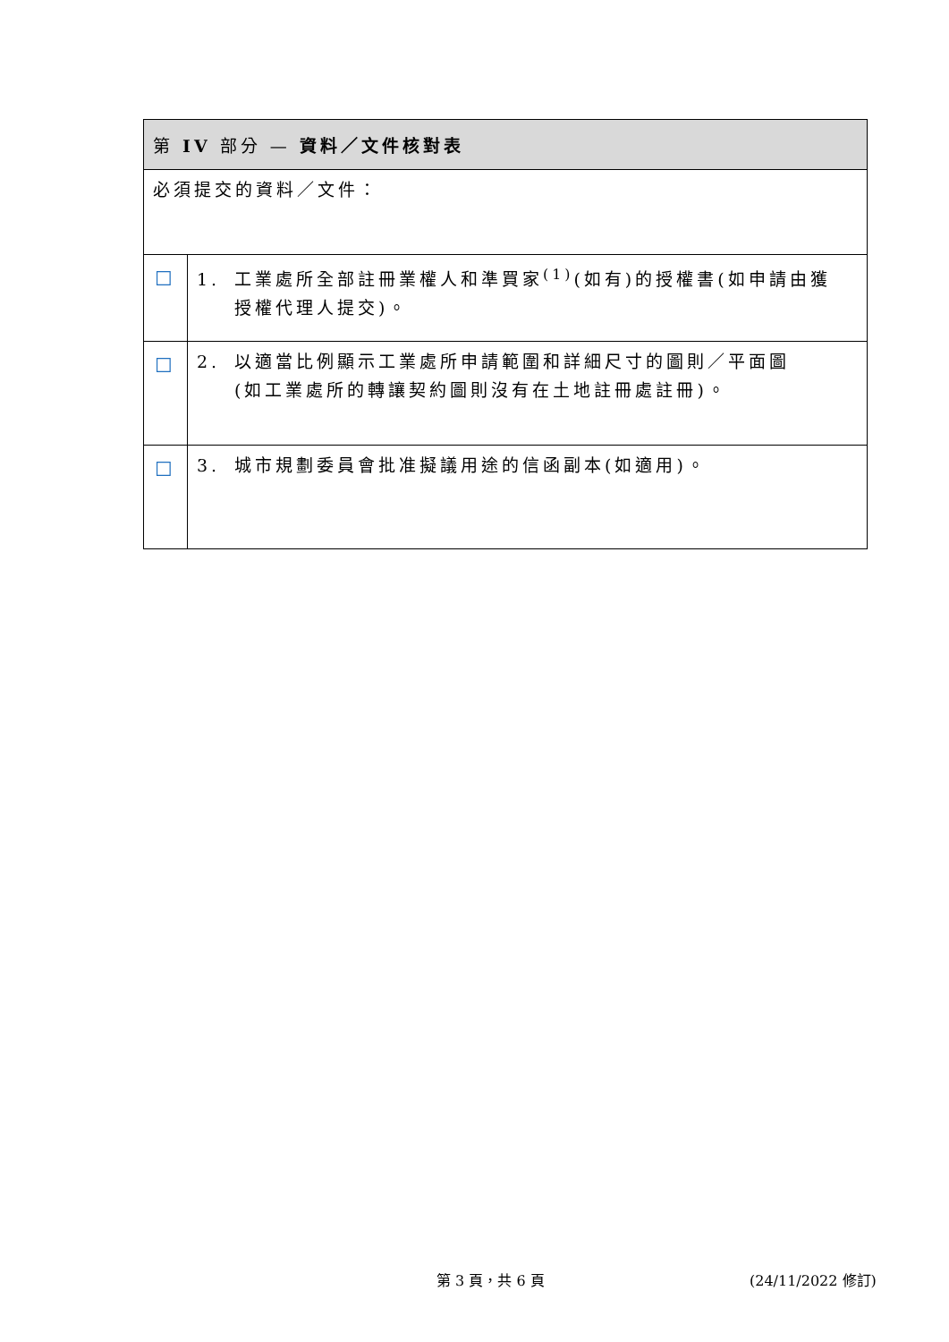| 第 IV 部分 — 資料／文件核對表 | |
| --- | --- |
| 必須提交的資料／文件： | |
| ☐ | 1. 工業處所全部註冊業權人和準買家<sup>(1)</sup>(如有)的授權書(如申請由獲 授權代理人提交)。 |
| ☐ | 2. 以適當比例顯示工業處所申請範圍和詳細尺寸的圖則／平面圖 (如工業處所的轉讓契約圖則沒有在土地註冊處註冊)。 |
| ☐ | 3. 城市規劃委員會批准擬議用途的信函副本(如適用)。 |
第 3 頁，共 6 頁 (24/11/2022 修訂)